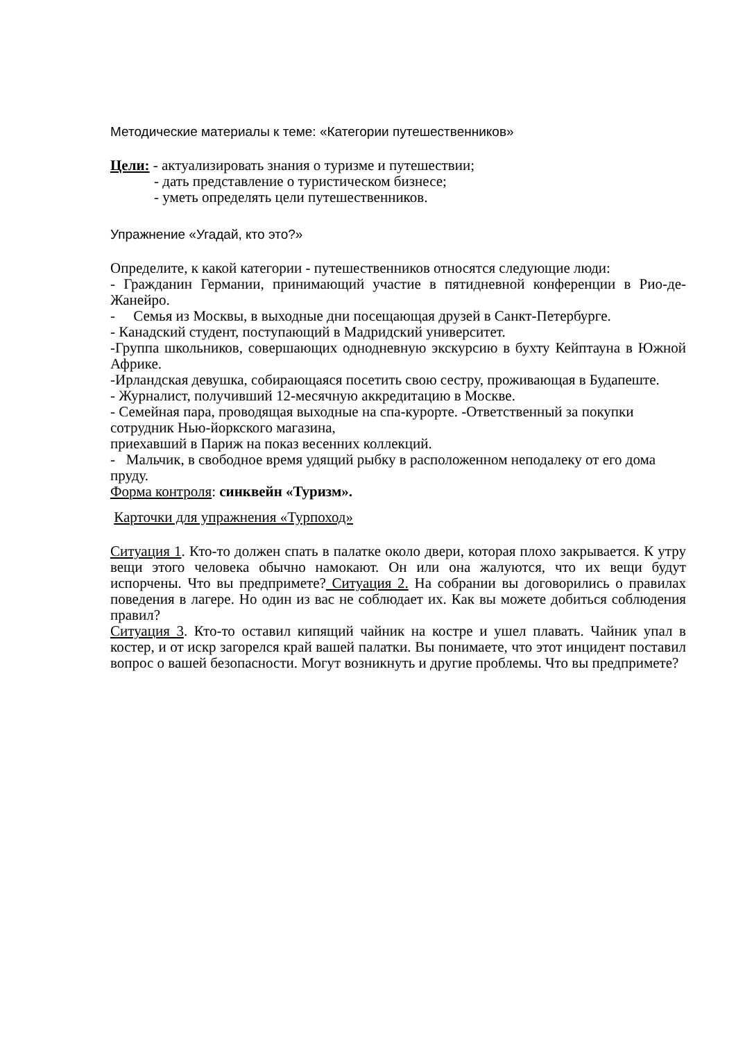Методические материалы к теме: «Категории путешественников»
Цели: - актуализировать знания о туризме и путешествии;
- дать представление о туристическом бизнесе;
- уметь определять цели путешественников.
Упражнение «Угадай, кто это?»
Определите, к какой категории - путешественников относятся следующие люди:
- Гражданин Германии, принимающий участие в пятидневной конференции в Рио-де-Жанейро.
- Семья из Москвы, в выходные дни посещающая друзей в Санкт-Петербурге.
- Канадский студент, поступающий в Мадридский университет.
-Группа школьников, совершающих однодневную экскурсию в бухту Кейптауна в Южной Африке.
-Ирландская девушка, собирающаяся посетить свою сестру, проживающая в Будапеште.
- Журналист, получивший 12-месячную аккредитацию в Москве.
- Семейная пара, проводящая выходные на спа-курорте. -Ответственный за покупки сотрудник Нью-йоркского магазина,
приехавший в Париж на показ весенних коллекций.
- Мальчик, в свободное время удящий рыбку в расположенном неподалеку от его дома пруду.
Форма контроля: синквейн «Туризм».
Карточки для упражнения «Турпоход»
Ситуация 1. Кто-то должен спать в палатке около двери, которая плохо закрывается. К утру вещи этого человека обычно намокают. Он или она жалуются, что их вещи будут испорчены. Что вы предпримете? Ситуация 2. На собрании вы договорились о правилах поведения в лагере. Но один из вас не соблюдает их. Как вы можете добиться соблюдения правил?
Ситуация 3. Кто-то оставил кипящий чайник на костре и ушел плавать. Чайник упал в костер, и от искр загорелся край вашей палатки. Вы понимаете, что этот инцидент поставил вопрос о вашей безопасности. Могут возникнуть и другие проблемы. Что вы предпримете?